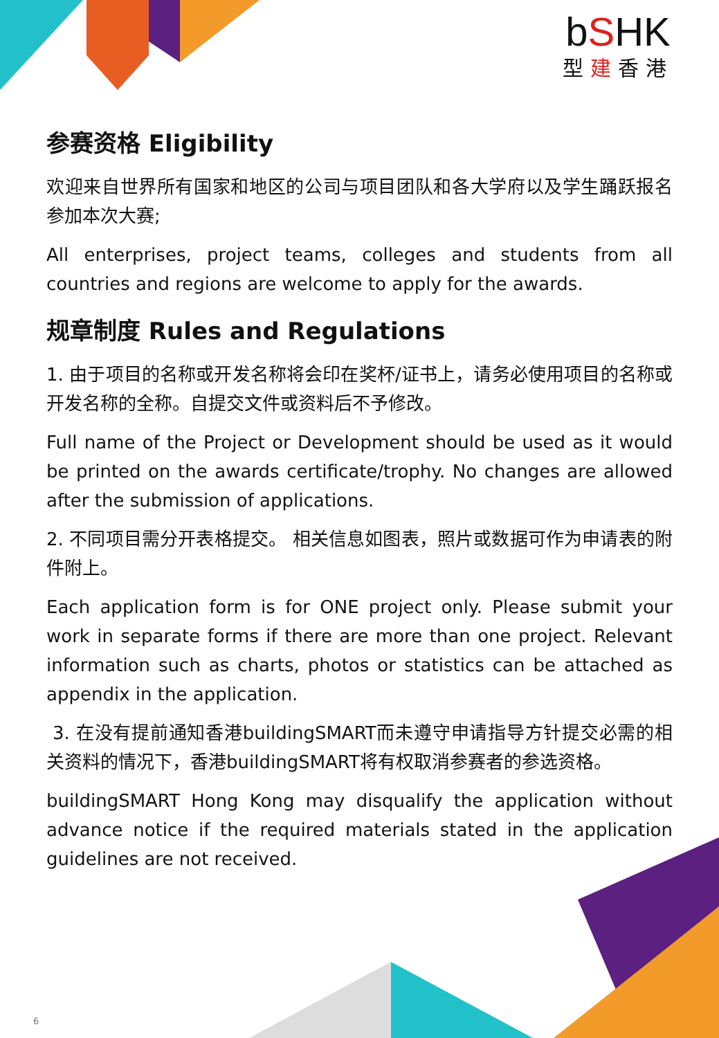bSHK
型建香港
参赛资格 Eligibility
欢迎来自世界所有国家和地区的公司与项目团队和各大学府以及学生踊跃报名参加本次大赛;
All enterprises, project teams, colleges and students from all countries and regions are welcome to apply for the awards.
规章制度 Rules and Regulations
1. 由于项目的名称或开发名称将会印在奖杯/证书上，请务必使用项目的名称或开发名称的全称。自提交文件或资料后不予修改。
Full name of the Project or Development should be used as it would be printed on the awards certificate/trophy. No changes are allowed after the submission of applications.
2. 不同项目需分开表格提交。 相关信息如图表，照片或数据可作为申请表的附件附上。
Each application form is for ONE project only. Please submit your work in separate forms if there are more than one project. Relevant information such as charts, photos or statistics can be attached as appendix in the application.
3. 在没有提前通知香港buildingSMART而未遵守申请指导方针提交必需的相关资料的情况下，香港buildingSMART将有权取消参赛者的参选资格。
buildingSMART Hong Kong may disqualify the application without advance notice if the required materials stated in the application guidelines are not received.
6